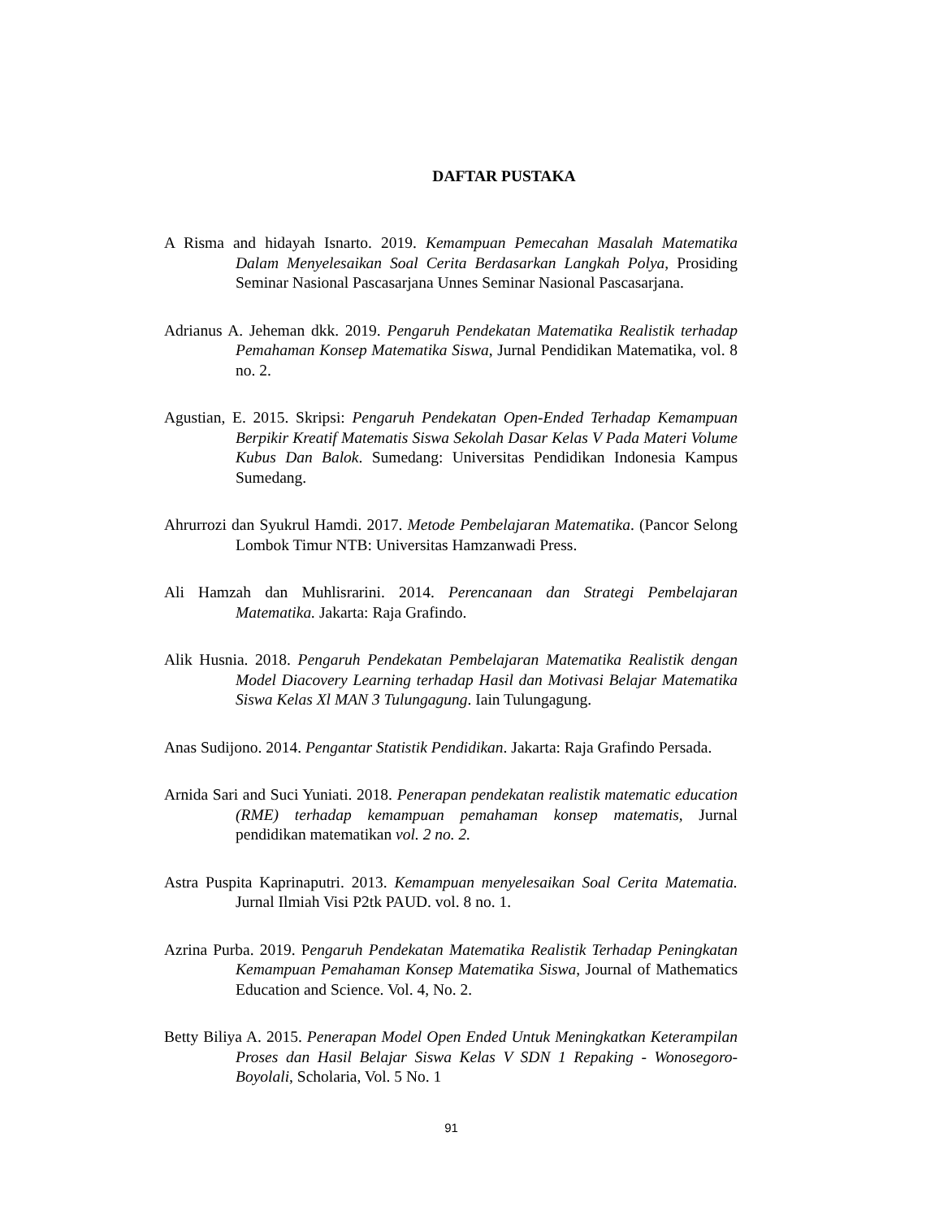DAFTAR PUSTAKA
A Risma and hidayah Isnarto. 2019. Kemampuan Pemecahan Masalah Matematika Dalam Menyelesaikan Soal Cerita Berdasarkan Langkah Polya, Prosiding Seminar Nasional Pascasarjana Unnes Seminar Nasional Pascasarjana.
Adrianus A. Jeheman dkk. 2019. Pengaruh Pendekatan Matematika Realistik terhadap Pemahaman Konsep Matematika Siswa, Jurnal Pendidikan Matematika, vol. 8 no. 2.
Agustian, E. 2015. Skripsi: Pengaruh Pendekatan Open-Ended Terhadap Kemampuan Berpikir Kreatif Matematis Siswa Sekolah Dasar Kelas V Pada Materi Volume Kubus Dan Balok. Sumedang: Universitas Pendidikan Indonesia Kampus Sumedang.
Ahrurrozi dan Syukrul Hamdi. 2017. Metode Pembelajaran Matematika. (Pancor Selong Lombok Timur NTB: Universitas Hamzanwadi Press.
Ali Hamzah dan Muhlisrarini. 2014. Perencanaan dan Strategi Pembelajaran Matematika. Jakarta: Raja Grafindo.
Alik Husnia. 2018. Pengaruh Pendekatan Pembelajaran Matematika Realistik dengan Model Diacovery Learning terhadap Hasil dan Motivasi Belajar Matematika Siswa Kelas Xl MAN 3 Tulungagung. Iain Tulungagung.
Anas Sudijono. 2014. Pengantar Statistik Pendidikan. Jakarta: Raja Grafindo Persada.
Arnida Sari and Suci Yuniati. 2018. Penerapan pendekatan realistik matematic education (RME) terhadap kemampuan pemahaman konsep matematis, Jurnal pendidikan matematikan vol. 2 no. 2.
Astra Puspita Kaprinaputri. 2013. Kemampuan menyelesaikan Soal Cerita Matematia. Jurnal Ilmiah Visi P2tk PAUD. vol. 8 no. 1.
Azrina Purba. 2019. Pengaruh Pendekatan Matematika Realistik Terhadap Peningkatan Kemampuan Pemahaman Konsep Matematika Siswa, Journal of Mathematics Education and Science. Vol. 4, No. 2.
Betty Biliya A. 2015. Penerapan Model Open Ended Untuk Meningkatkan Keterampilan Proses dan Hasil Belajar Siswa Kelas V SDN 1 Repaking - Wonosegoro-Boyolali, Scholaria, Vol. 5 No. 1
91